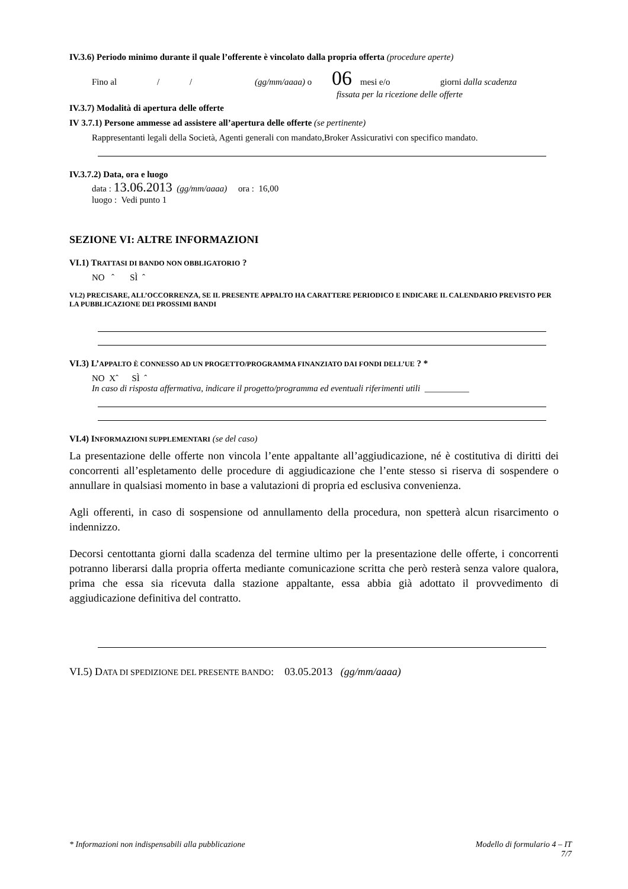IV.3.6) Periodo minimo durante il quale l’offerente è vincolato dalla propria offerta (procedure aperte)
Fino al / / (gg/mm/aaaa) o 06 mesi e/o giorni dalla scadenza
fissata per la ricezione delle offerte
IV.3.7) Modalità di apertura delle offerte
IV 3.7.1) Persone ammesse ad assistere all’apertura delle offerte (se pertinente)
Rappresentanti legali della Società, Agenti generali con mandato,Broker Assicurativi con specifico mandato.
IV.3.7.2) Data, ora e luogo
data : 13.06.2013 (gg/mm/aaaa) ora : 16,00
luogo : Vedi punto 1
SEZIONE VI: ALTRE INFORMAZIONI
VI.1) TRATTASI DI BANDO NON OBBLIGATORIO ?
NO ˆ SÌ ˆ
VI.2) PRECISARE, ALL’OCCORRENZA, SE IL PRESENTE APPALTO HA CARATTERE PERIODICO E INDICARE IL CALENDARIO PREVISTO PER LA PUBBLICAZIONE DEI PROSSIMI BANDI
VI.3) L’APPALTO È CONNESSO AD UN PROGETTO/PROGRAMMA FINANZIATO DAI FONDI DELL’UE ? *
NO Xˆ SÌ ˆ
In caso di risposta affermativa, indicare il progetto/programma ed eventuali riferimenti utili __________
VI.4) INFORMAZIONI SUPPLEMENTARI (se del caso)
La presentazione delle offerte non vincola l’ente appaltante all’aggiudicazione, né è costitutiva di diritti dei concorrenti all’espletamento delle procedure di aggiudicazione che l’ente stesso si riserva di sospendere o annullare in qualsiasi momento in base a valutazioni di propria ed esclusiva convenienza.
Agli offerenti, in caso di sospensione od annullamento della procedura, non spetterà alcun risarcimento o indennizzo.
Decorsi centottanta giorni dalla scadenza del termine ultimo per la presentazione delle offerte, i concorrenti potranno liberarsi dalla propria offerta mediante comunicazione scritta che però resterà senza valore qualora, prima che essa sia ricevuta dalla stazione appaltante, essa abbia già adottato il provvedimento di aggiudicazione definitiva del contratto.
VI.5) DATA DI SPEDIZIONE DEL PRESENTE BANDO: 03.05.2013 (gg/mm/aaaa)
* Informazioni non indispensabili alla pubblicazione Modello di formulario 4 – IT
7/7